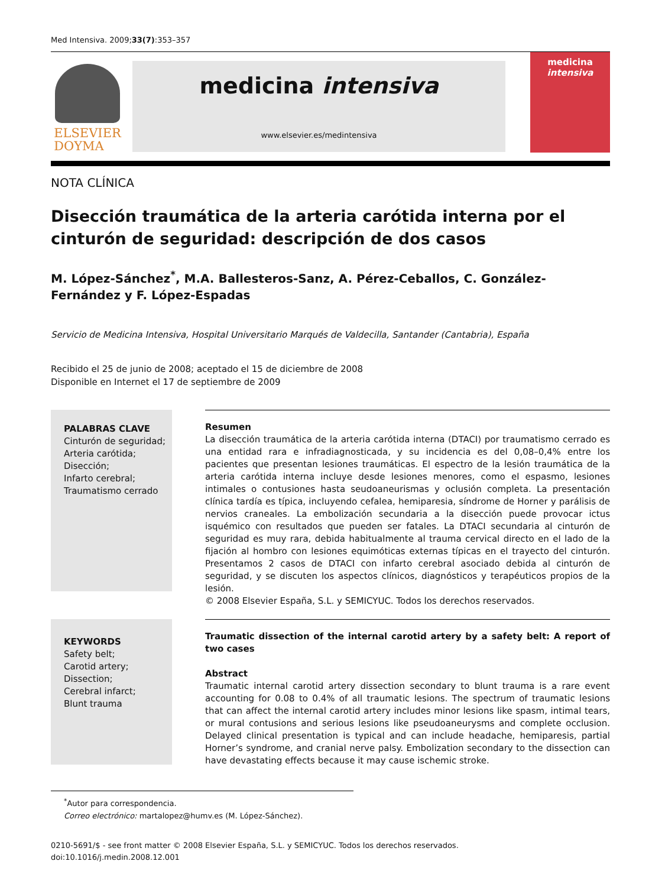Med Intensiva. 2009;33(7):353–357
ELSEVIER
DOYMA
medicina intensiva
www.elsevier.es/medintensiva
medicina
intensiva
NOTA CLÍNICA
Disección traumática de la arteria carótida interna por el cinturón de seguridad: descripción de dos casos
M. López-Sánchez<sup>*</sup>, M.A. Ballesteros-Sanz, A. Pérez-Ceballos, C. González-Fernández y F. López-Espadas
Servicio de Medicina Intensiva, Hospital Universitario Marqués de Valdecilla, Santander (Cantabria), España
Recibido el 25 de junio de 2008; aceptado el 15 de diciembre de 2008
Disponible en Internet el 17 de septiembre de 2009
PALABRAS CLAVE
Cinturón de seguridad;
Arteria carótida;
Disección;
Infarto cerebral;
Traumatismo cerrado
Resumen
La disección traumática de la arteria carótida interna (DTACI) por traumatismo cerrado es una entidad rara e infradiagnosticada, y su incidencia es del 0,08–0,4% entre los pacientes que presentan lesiones traumáticas. El espectro de la lesión traumática de la arteria carótida interna incluye desde lesiones menores, como el espasmo, lesiones intimales o contusiones hasta seudoaneurismas y oclusión completa. La presentación clínica tardía es típica, incluyendo cefalea, hemiparesia, síndrome de Horner y parálisis de nervios craneales. La embolización secundaria a la disección puede provocar ictus isquémico con resultados que pueden ser fatales. La DTACI secundaria al cinturón de seguridad es muy rara, debida habitualmente al trauma cervical directo en el lado de la fijación al hombro con lesiones equimóticas externas típicas en el trayecto del cinturón. Presentamos 2 casos de DTACI con infarto cerebral asociado debida al cinturón de seguridad, y se discuten los aspectos clínicos, diagnósticos y terapéuticos propios de la lesión.
© 2008 Elsevier España, S.L. y SEMICYUC. Todos los derechos reservados.
KEYWORDS
Safety belt;
Carotid artery;
Dissection;
Cerebral infarct;
Blunt trauma
Traumatic dissection of the internal carotid artery by a safety belt: A report of two cases
Abstract
Traumatic internal carotid artery dissection secondary to blunt trauma is a rare event accounting for 0.08 to 0.4% of all traumatic lesions. The spectrum of traumatic lesions that can affect the internal carotid artery includes minor lesions like spasm, intimal tears, or mural contusions and serious lesions like pseudoaneurysms and complete occlusion. Delayed clinical presentation is typical and can include headache, hemiparesis, partial Horner’s syndrome, and cranial nerve palsy. Embolization secondary to the dissection can have devastating effects because it may cause ischemic stroke.
<sup>*</sup> Autor para correspondencia.
Correo electrónico: martalopez@humv.es (M. López-Sánchez).
0210-5691/$ - see front matter © 2008 Elsevier España, S.L. y SEMICYUC. Todos los derechos reservados.
doi:10.1016/j.medin.2008.12.001